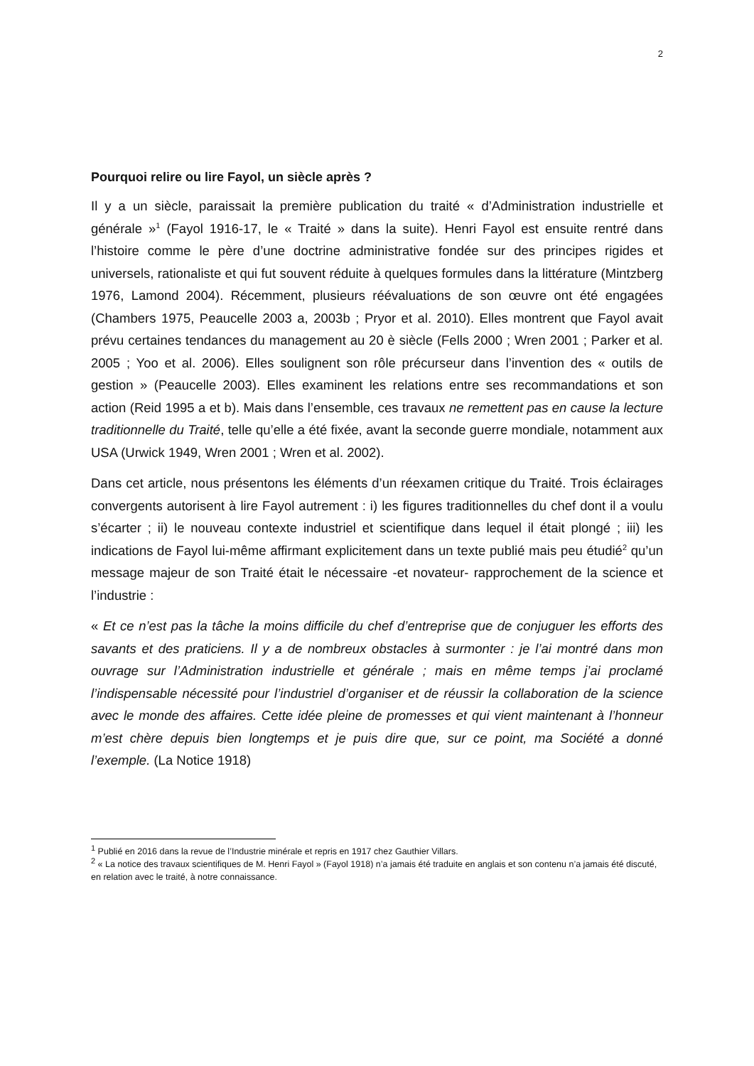2
Pourquoi relire ou lire Fayol, un siècle après ?
Il y a un siècle, paraissait la première publication du traité « d’Administration industrielle et générale »<sup>1</sup> (Fayol 1916-17, le « Traité » dans la suite). Henri Fayol est ensuite rentré dans l’histoire comme le père d’une doctrine administrative fondée sur des principes rigides et universels, rationaliste et qui fut souvent réduite à quelques formules dans la littérature (Mintzberg 1976, Lamond 2004). Récemment, plusieurs réévaluations de son œuvre ont été engagées (Chambers 1975, Peaucelle 2003 a, 2003b ; Pryor et al. 2010). Elles montrent que Fayol avait prévu certaines tendances du management au 20 è siècle (Fells 2000 ; Wren 2001 ; Parker et al. 2005 ; Yoo et al. 2006). Elles soulignent son rôle précurseur dans l’invention des « outils de gestion » (Peaucelle 2003). Elles examinent les relations entre ses recommandations et son action (Reid 1995 a et b). Mais dans l’ensemble, ces travaux ne remettent pas en cause la lecture traditionnelle du Traité, telle qu’elle a été fixée, avant la seconde guerre mondiale, notamment aux USA (Urwick 1949, Wren 2001 ; Wren et al. 2002).
Dans cet article, nous présentons les éléments d’un réexamen critique du Traité. Trois éclairages convergents autorisent à lire Fayol autrement : i) les figures traditionnelles du chef dont il a voulu s’écarter ; ii) le nouveau contexte industriel et scientifique dans lequel il était plongé ; iii) les indications de Fayol lui-même affirmant explicitement dans un texte publié mais peu étudié<sup>2</sup> qu’un message majeur de son Traité était le nécessaire -et novateur- rapprochement de la science et l’industrie :
« Et ce n’est pas la tâche la moins difficile du chef d’entreprise que de conjuguer les efforts des savants et des praticiens. Il y a de nombreux obstacles à surmonter : je l’ai montré dans mon ouvrage sur l’Administration industrielle et générale ; mais en même temps j’ai proclamé l’indispensable nécessité pour l’industriel d’organiser et de réussir la collaboration de la science avec le monde des affaires. Cette idée pleine de promesses et qui vient maintenant à l’honneur m’est chère depuis bien longtemps et je puis dire que, sur ce point, ma Société a donné l’exemple. (La Notice 1918)
<sup>1</sup> Publié en 2016 dans la revue de l’Industrie minérale et repris en 1917 chez Gauthier Villars.
<sup>2</sup> « La notice des travaux scientifiques de M. Henri Fayol » (Fayol 1918) n’a jamais été traduite en anglais et son contenu n’a jamais été discuté, en relation avec le traité, à notre connaissance.